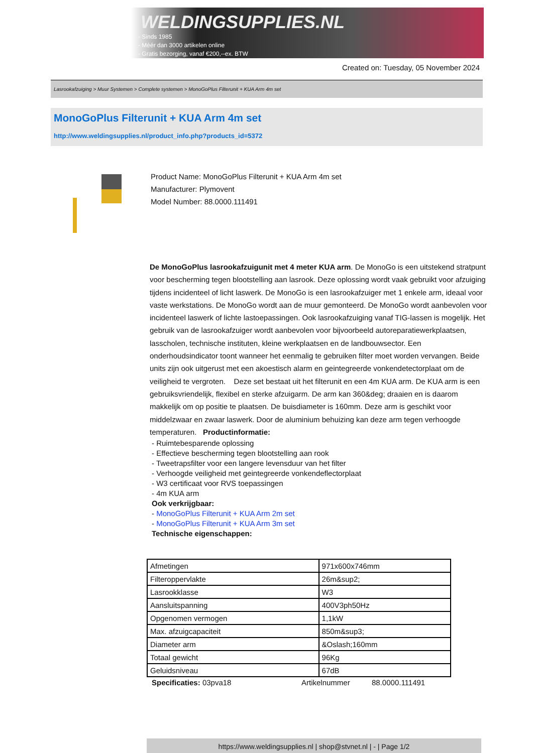WELDINGSUPPLIES.NL
- Sinds 1985
- Méér dan 3000 artikelen online
- Gratis bezorging, vanaf €200,--ex. BTW
Created on: Tuesday, 05 November 2024
Lasrookafzuiging > Muur Systemen > Complete systemen > MonoGoPlus Filterunit + KUA Arm 4m set
MonoGoPlus Filterunit + KUA Arm 4m set
http://www.weldingsupplies.nl/product_info.php?products_id=5372
Product Name: MonoGoPlus Filterunit + KUA Arm 4m set
Manufacturer: Plymovent
Model Number: 88.0000.111491
De MonoGoPlus lasrookafzuigunit met 4 meter KUA arm. De MonoGo is een uitstekend stratpunt voor bescherming tegen blootstelling aan lasrook. Deze oplossing wordt vaak gebruikt voor afzuiging tijdens incidenteel of licht laswerk. De MonoGo is een lasrookafzuiger met 1 enkele arm, ideaal voor vaste werkstations. De MonoGo wordt aan de muur gemonteerd. De MonoGo wordt aanbevolen voor incidenteel laswerk of lichte lastoepassingen. Ook lasrookafzuiging vanaf TIG-lassen is mogelijk. Het gebruik van de lasrookafzuiger wordt aanbevolen voor bijvoorbeeld autoreparatiewerkplaatsen, lasscholen, technische instituten, kleine werkplaatsen en de landbouwsector. Een onderhoudsindicator toont wanneer het eenmalig te gebruiken filter moet worden vervangen. Beide units zijn ook uitgerust met een akoestisch alarm en geintegreerde vonkendetectorplaat om de veiligheid te vergroten. Deze set bestaat uit het filterunit en een 4m KUA arm. De KUA arm is een gebruiksvriendelijk, flexibel en sterke afzuigarm. De arm kan 360&deg; draaien en is daarom makkelijk om op positie te plaatsen. De buisdiameter is 160mm. Deze arm is geschikt voor middelzwaar en zwaar laswerk. Door de aluminium behuizing kan deze arm tegen verhoogde temperaturen. Productinformatie:
- Ruimtebesparende oplossing
- Effectieve bescherming tegen blootstelling aan rook
- Tweetrapsfilter voor een langere levensduur van het filter
- Verhoogde veiligheid met geintegreerde vonkendeflectorplaat
- W3 certificaat voor RVS toepassingen
- 4m KUA arm
Ook verkrijgbaar:
- MonoGoPlus Filterunit + KUA Arm 2m set
- MonoGoPlus Filterunit + KUA Arm 3m set
Technische eigenschappen:
| Afmetingen | 971x600x746mm |
| Filteroppervlakte | 26m&sup2; |
| Lasrookklasse | W3 |
| Aansluitspanning | 400V3ph50Hz |
| Opgenomen vermogen | 1,1kW |
| Max. afzuigcapaciteit | 850m&sup3; |
| Diameter arm | &Oslash;160mm |
| Totaal gewicht | 96Kg |
| Geluidsniveau | 67dB |
Specificaties: 03pva18 Artikelnummer 88.0000.111491
https://www.weldingsupplies.nl | shop@stvnet.nl | - | Page 1/2